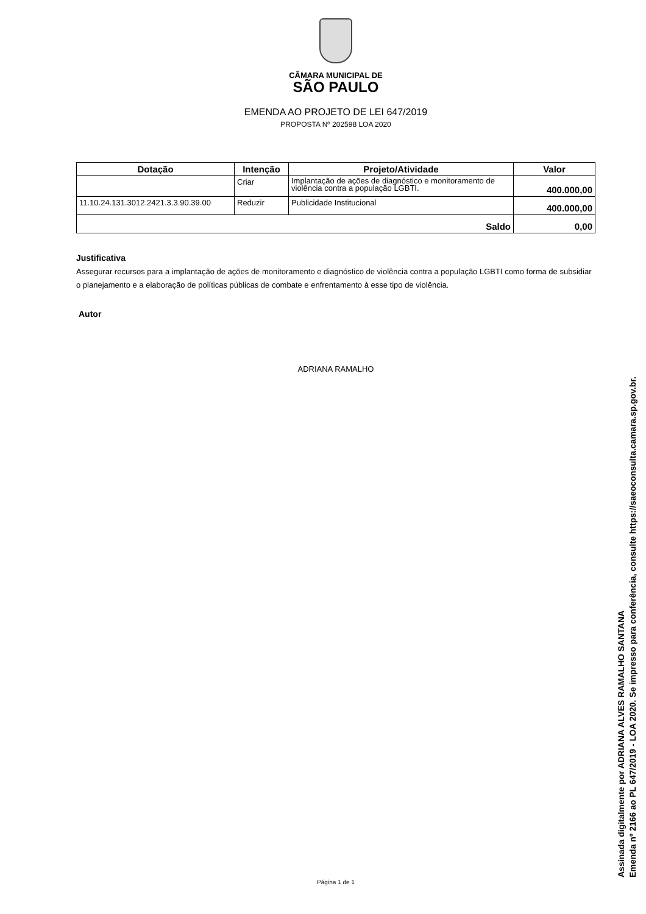CÂMARA MUNICIPAL DE
SÃO PAULO
EMENDA AO PROJETO DE LEI 647/2019
PROPOSTA Nº 202598 LOA 2020
| Dotação | Intenção | Projeto/Atividade | Valor |
| --- | --- | --- | --- |
| | Criar | Implantação de ações de diagnóstico e monitoramento de violência contra a população LGBTI. | 400.000,00 |
| 11.10.24.131.3012.2421.3.3.90.39.00 | Reduzir | Publicidade Institucional | 400.000,00 |
| Saldo | | | 0,00 |
Justificativa
Assegurar recursos para a implantação de ações de monitoramento e diagnóstico de violência contra a população LGBTI como forma de subsidiar o planejamento e a elaboração de políticas públicas de combate e enfrentamento à esse tipo de violência.
Autor
ADRIANA RAMALHO
Página 1 de 1
Assinada digitalmente por ADRIANA ALVES RAMALHO SANTANA
Emenda nº 2166 ao PL 647/2019 - LOA 2020. Se impresso para conferência, consulte https://saeoconsulta.camara.sp.gov.br.